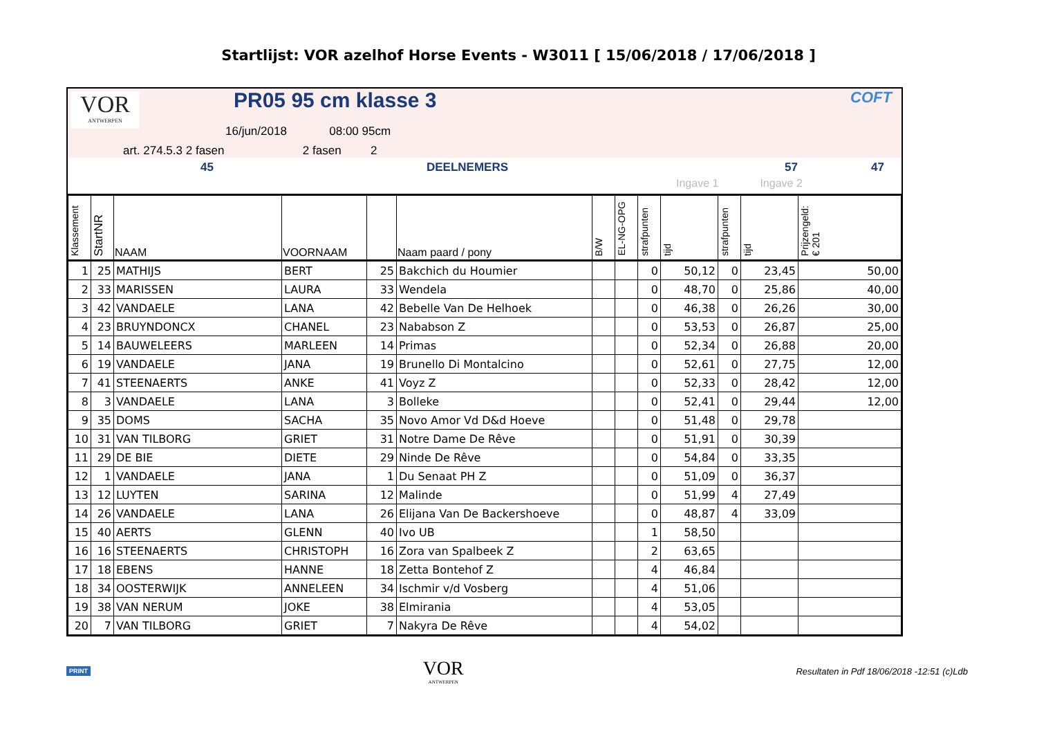Startlijst: VOR azelhof Horse Events - W3011 [ 15/06/2018 / 17/06/2018 ]
VOR
ANTWERPEN
PR05 95 cm klasse 3 COFT
16/jun/2018 08:00 95cm
art. 274.5.3 2 fasen 2 fasen 2
45 DEELNEMERS 57 47
Ingave 1 Ingave 2
| Klassement | StartNR | NAAM | VOORNAAM | | Naam paard / pony | B/W | EL-NG-OPG | strafpunten | tijd | strafpunten | tijd | Prijzengeld: € 201 |
| --- | --- | --- | --- | --- | --- | --- | --- | --- | --- | --- | --- | --- |
| 1 | 25 | MATHIJS | BERT | 25 | Bakchich du Houmier | | | 0 | 50,12 | 0 | 23,45 | 50,00 |
| 2 | 33 | MARISSEN | LAURA | 33 | Wendela | | | 0 | 48,70 | 0 | 25,86 | 40,00 |
| 3 | 42 | VANDAELE | LANA | 42 | Bebelle Van De Helhoek | | | 0 | 46,38 | 0 | 26,26 | 30,00 |
| 4 | 23 | BRUYNDONCX | CHANEL | 23 | Nababson Z | | | 0 | 53,53 | 0 | 26,87 | 25,00 |
| 5 | 14 | BAUWELEERS | MARLEEN | 14 | Primas | | | 0 | 52,34 | 0 | 26,88 | 20,00 |
| 6 | 19 | VANDAELE | JANA | 19 | Brunello Di Montalcino | | | 0 | 52,61 | 0 | 27,75 | 12,00 |
| 7 | 41 | STEENAERTS | ANKE | 41 | Voyz Z | | | 0 | 52,33 | 0 | 28,42 | 12,00 |
| 8 | 3 | VANDAELE | LANA | 3 | Bolleke | | | 0 | 52,41 | 0 | 29,44 | 12,00 |
| 9 | 35 | DOMS | SACHA | 35 | Novo Amor Vd D&d Hoeve | | | 0 | 51,48 | 0 | 29,78 | |
| 10 | 31 | VAN TILBORG | GRIET | 31 | Notre Dame De Rêve | | | 0 | 51,91 | 0 | 30,39 | |
| 11 | 29 | DE BIE | DIETE | 29 | Ninde De Rêve | | | 0 | 54,84 | 0 | 33,35 | |
| 12 | 1 | VANDAELE | JANA | 1 | Du Senaat PH Z | | | 0 | 51,09 | 0 | 36,37 | |
| 13 | 12 | LUYTEN | SARINA | 12 | Malinde | | | 0 | 51,99 | 4 | 27,49 | |
| 14 | 26 | VANDAELE | LANA | 26 | Elijana Van De Backershoeve | | | 0 | 48,87 | 4 | 33,09 | |
| 15 | 40 | AERTS | GLENN | 40 | Ivo UB | | | 1 | 58,50 | | | |
| 16 | 16 | STEENAERTS | CHRISTOPH | 16 | Zora van Spalbeek Z | | | 2 | 63,65 | | | |
| 17 | 18 | EBENS | HANNE | 18 | Zetta Bontehof Z | | | 4 | 46,84 | | | |
| 18 | 34 | OOSTERWIJK | ANNELEEN | 34 | Ischmir v/d Vosberg | | | 4 | 51,06 | | | |
| 19 | 38 | VAN NERUM | JOKE | 38 | Elmirania | | | 4 | 53,05 | | | |
| 20 | 7 | VAN TILBORG | GRIET | 7 | Nakyra De Rêve | | | 4 | 54,02 | | | |
PRINT VOR
ANTWERPEN Resultaten in Pdf 18/06/2018 -12:51 (c)Ldb